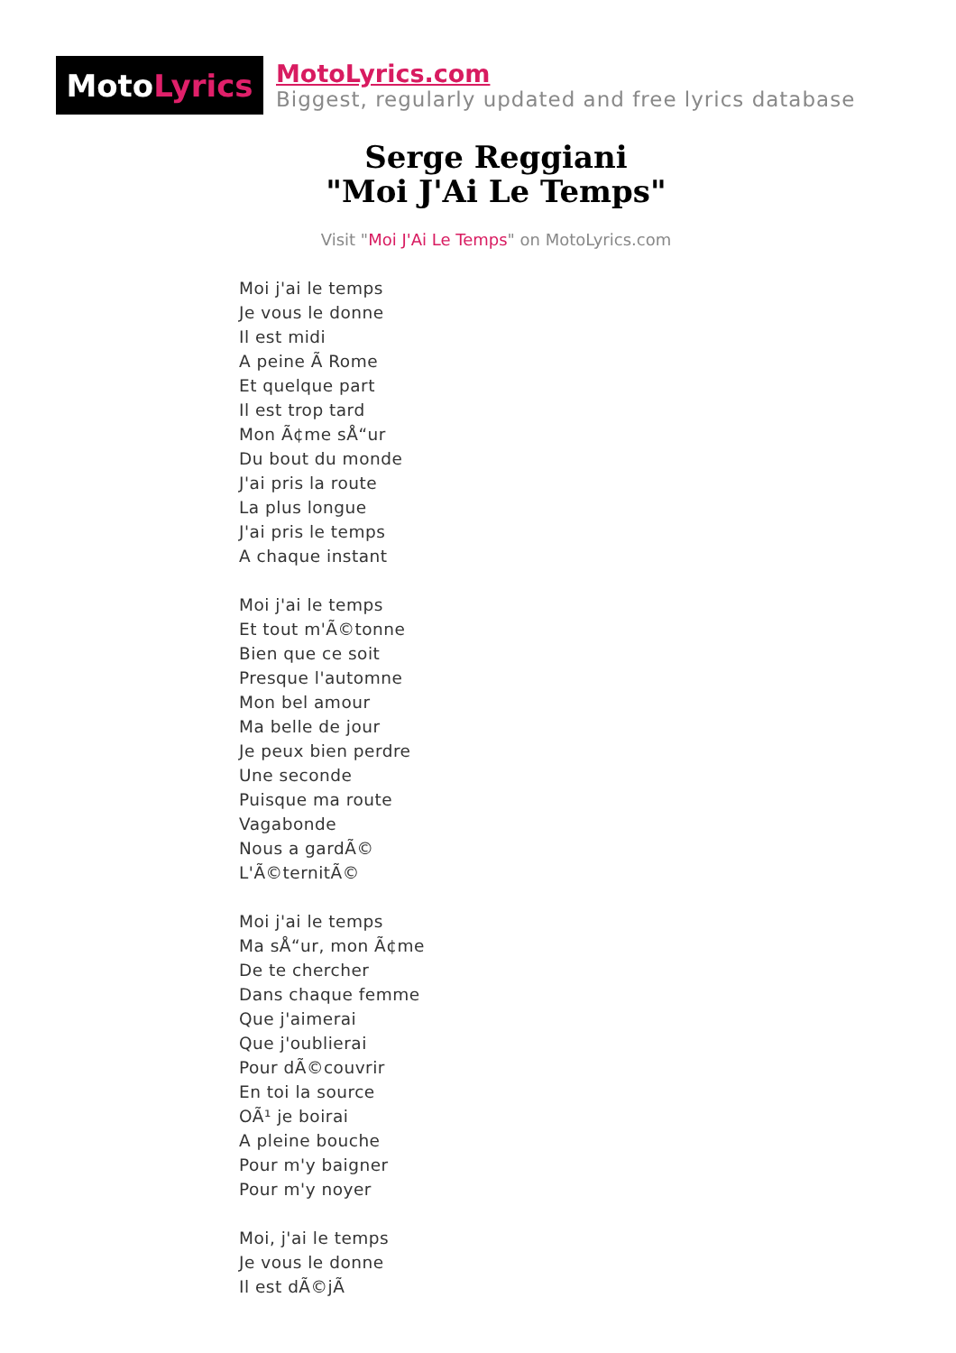Moto Lyrics
MotoLyrics.com
Biggest, regularly updated and free lyrics database
Serge Reggiani
"Moi J'Ai Le Temps"
Visit "Moi J'Ai Le Temps" on MotoLyrics.com
Moi j'ai le temps
Je vous le donne
Il est midi
A peine Ã Rome
Et quelque part
Il est trop tard
Mon Ã¢me sÅ“ur
Du bout du monde
J'ai pris la route
La plus longue
J'ai pris le temps
A chaque instant
Moi j'ai le temps
Et tout m'Ã©tonne
Bien que ce soit
Presque l'automne
Mon bel amour
Ma belle de jour
Je peux bien perdre
Une seconde
Puisque ma route
Vagabonde
Nous a gardÃ©
L'Ã©ternitÃ©
Moi j'ai le temps
Ma sÅ“ur, mon Ã¢me
De te chercher
Dans chaque femme
Que j'aimerai
Que j'oublierai
Pour dÃ©couvrir
En toi la source
OÃ¹ je boirai
A pleine bouche
Pour m'y baigner
Pour m'y noyer
Moi, j'ai le temps
Je vous le donne
Il est dÃ©jÃ